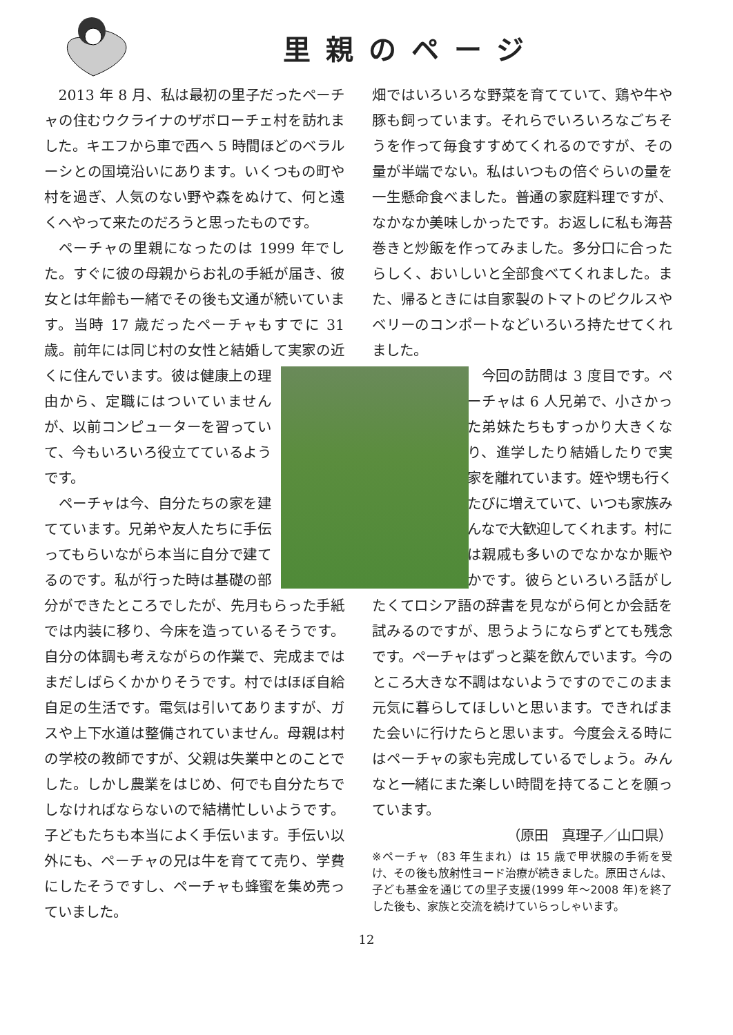里親のページ
2013 年 8 月、私は最初の里子だったペーチャの住むウクライナのザボローチェ村を訪れました。キエフから車で西へ 5 時間ほどのベラルーシとの国境沿いにあります。いくつもの町や村を過ぎ、人気のない野や森をぬけて、何と遠くへやって来たのだろうと思ったものです。
ペーチャの里親になったのは 1999 年でした。すぐに彼の母親からお礼の手紙が届き、彼女とは年齢も一緒でその後も文通が続いています。当時 17 歳だったペーチャもすでに 31 歳。前年には同じ村の女性と結婚して実家の近くに住んでいます。 彼は健康上の理由から、定職にはついていませんが、以前コンピューターを習っていて、今もいろいろ役立てているようです。
ペーチャは今、自分たちの家を建てています。兄弟や友人たちに手伝ってもらいながら本当に自分で建てるのです。私が行った時は基礎の部分ができたところでしたが、先月もらった手紙では内装に移り、今床を造っているそうです。自分の体調も考えながらの作業で、完成まではまだしばらくかかりそうです。村ではほぼ自給自足の生活です。電気は引いてありますが、ガスや上下水道は整備されていません。母親は村の学校の教師ですが、父親は失業中とのことでした。しかし農業をはじめ、何でも自分たちでしなければならないので結構忙しいようです。子どもたちも本当によく手伝います。手伝い以外にも、ペーチャの兄は牛を育てて売り、学費にしたそうですし、ペーチャも蜂蜜を集め売っていました。
畑ではいろいろな野菜を育てていて、鶏や牛や豚も飼っています。それらでいろいろなごちそうを作って毎食すすめてくれるのですが、その量が半端でない。私はいつもの倍ぐらいの量を一生懸命食べました。普通の家庭料理ですが、なかなか美味しかったです。お返しに私も海苔巻きと炒飯を作ってみました。多分口に合ったらしく、おいしいと全部食べてくれました。また、帰るときには自家製のトマトのピクルスやベリーのコンポートなどいろいろ持たせてくれました。
今回の訪問は 3 度目です。ペーチャは 6 人兄弟で、小さかった弟妹たちもすっかり大きくなり、進学したり結婚したりで実家を離れています。姪や甥も行くたびに増えていて、いつも家族みんなで大歓迎してくれます。村には親戚も多いのでなかなか賑やかです。彼らといろいろ話がしたくてロシア語の辞書を見ながら何とか会話を試みるのですが、思うようにならずとても残念です。ペーチャはずっと薬を飲んでいます。今のところ大きな不調はないようですのでこのまま元気に暮らしてほしいと思います。できればまた会いに行けたらと思います。今度会える時にはペーチャの家も完成しているでしょう。みんなと一緒にまた楽しい時間を持てることを願っています。
（原田　真理子／山口県）
※ペーチャ（83 年生まれ）は 15 歳で甲状腺の手術を受け、その後も放射性ヨード治療が続きました。原田さんは、子ども基金を通じての里子支援(1999 年～2008 年)を終了した後も、家族と交流を続けていらっしゃいます。
12